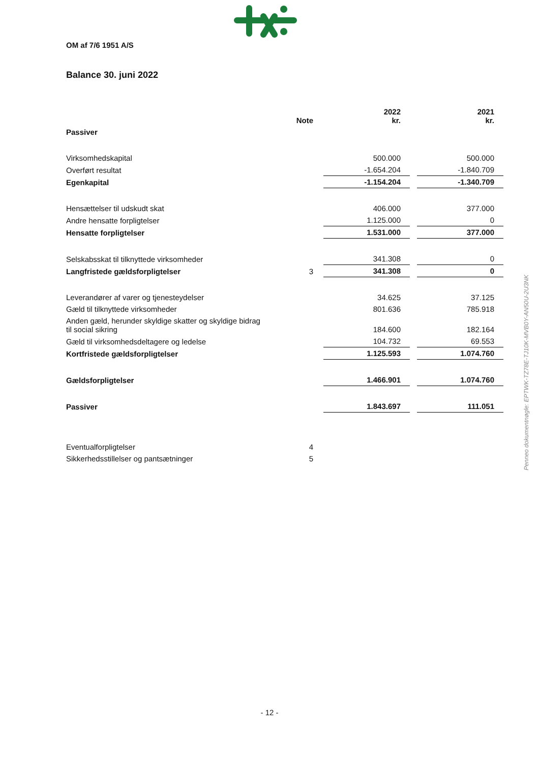OM af 7/6 1951 A/S
Balance 30. juni 2022
| | Note | 2022 kr. | | 2021 kr. |
| --- | --- | --- | --- | --- |
| Passiver | | | | |
| Virksomhedskapital | | 500.000 | | 500.000 |
| Overført resultat | | -1.654.204 | | -1.840.709 |
| Egenkapital | | -1.154.204 | | -1.340.709 |
| Hensættelser til udskudt skat | | 406.000 | | 377.000 |
| Andre hensatte forpligtelser | | 1.125.000 | | 0 |
| Hensatte forpligtelser | | 1.531.000 | | 377.000 |
| Selskabsskat til tilknyttede virksomheder | | 341.308 | | 0 |
| Langfristede gældsforpligtelser | 3 | 341.308 | | 0 |
| Leverandører af varer og tjenesteydelser | | 34.625 | | 37.125 |
| Gæld til tilknyttede virksomheder | | 801.636 | | 785.918 |
| Anden gæld, herunder skyldige skatter og skyldige bidrag til social sikring | | 184.600 | | 182.164 |
| Gæld til virksomhedsdeltagere og ledelse | | 104.732 | | 69.553 |
| Kortfristede gældsforpligtelser | | 1.125.593 | | 1.074.760 |
| Gældsforpligtelser | | 1.466.901 | | 1.074.760 |
| Passiver | | 1.843.697 | | 111.051 |
| Eventualforpligtelser | 4 | | | |
| Sikkerhedsstillelser og pantsætninger | 5 | | | |
Penneo dokumentnøgle: EPTWK-TZ78E-TJ10K-MVB0Y-AN50U-2U3NK
- 12 -